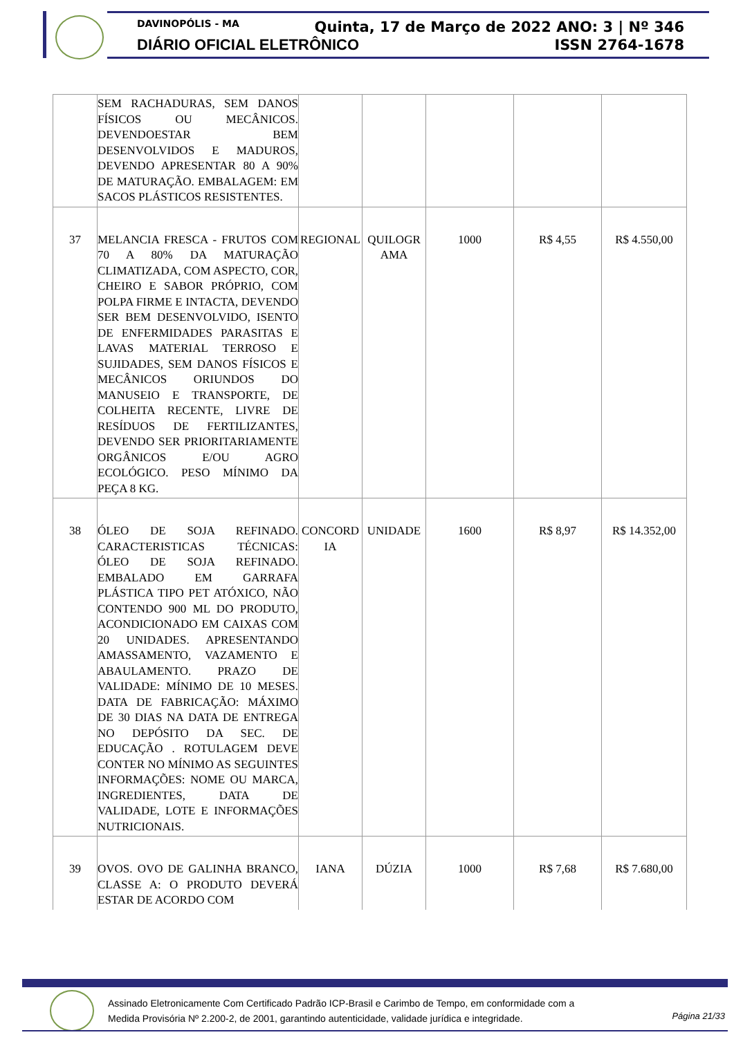DAVINOPÓLIS - MA
DIÁRIO OFICIAL ELETRÔNICO
Quinta, 17 de Março de 2022 ANO: 3 | Nº 346
ISSN 2764-1678
| | SEM RACHADURAS, SEM DANOS FÍSICOS OU MECÂNICOS. DEVENDOESTAR BEM DESENVOLVIDOS E MADUROS, DEVENDO APRESENTAR 80 A 90% DE MATURAÇÃO. EMBALAGEM: EM SACOS PLÁSTICOS RESISTENTES. | | | | | |
| 37 | MELANCIA FRESCA - FRUTOS COM 70 A 80% DA MATURAÇÃO CLIMATIZADA, COM ASPECTO, COR, CHEIRO E SABOR PRÓPRIO, COM POLPA FIRME E INTACTA, DEVENDO SER BEM DESENVOLVIDO, ISENTO DE ENFERMIDADES PARASITAS E LAVAS MATERIAL TERROSO E SUJIDADES, SEM DANOS FÍSICOS E MECÂNICOS ORIUNDOS DO MANUSEIO E TRANSPORTE, DE COLHEITA RECENTE, LIVRE DE RESÍDUOS DE FERTILIZANTES, DEVENDO SER PRIORITARIAMENTE ORGÂNICOS E/OU AGRO ECOLÓGICO. PESO MÍNIMO DA PEÇA 8 KG. | REGIONAL | QUILOGR AMA | 1000 | R$ 4,55 | R$ 4.550,00 |
| 38 | ÓLEO DE SOJA REFINADO. CARACTERISTICAS TÉCNICAS: ÓLEO DE SOJA REFINADO. EMBALADO EM GARRAFA PLÁSTICA TIPO PET ATÓXICO, NÃO CONTENDO 900 ML DO PRODUTO, ACONDICIONADO EM CAIXAS COM 20 UNIDADES. APRESENTANDO AMASSAMENTO, VAZAMENTO E ABAULAMENTO. PRAZO DE VALIDADE: MÍNIMO DE 10 MESES. DATA DE FABRICAÇÃO: MÁXIMO DE 30 DIAS NA DATA DE ENTREGA NO DEPÓSITO DA SEC. DE EDUCAÇÃO . ROTULAGEM DEVE CONTER NO MÍNIMO AS SEGUINTES INFORMAÇÕES: NOME OU MARCA, INGREDIENTES, DATA DE VALIDADE, LOTE E INFORMAÇÕES NUTRICIONAIS. | CONCORD IA | UNIDADE | 1600 | R$ 8,97 | R$ 14.352,00 |
| 39 | OVOS. OVO DE GALINHA BRANCO, CLASSE A: O PRODUTO DEVERÁ ESTAR DE ACORDO COM | IANA | DÚZIA | 1000 | R$ 7,68 | R$ 7.680,00 |
Assinado Eletronicamente Com Certificado Padrão ICP-Brasil e Carimbo de Tempo, em conformidade com a
Medida Provisória Nº 2.200-2, de 2001, garantindo autenticidade, validade jurídica e integridade.
Página 21/33